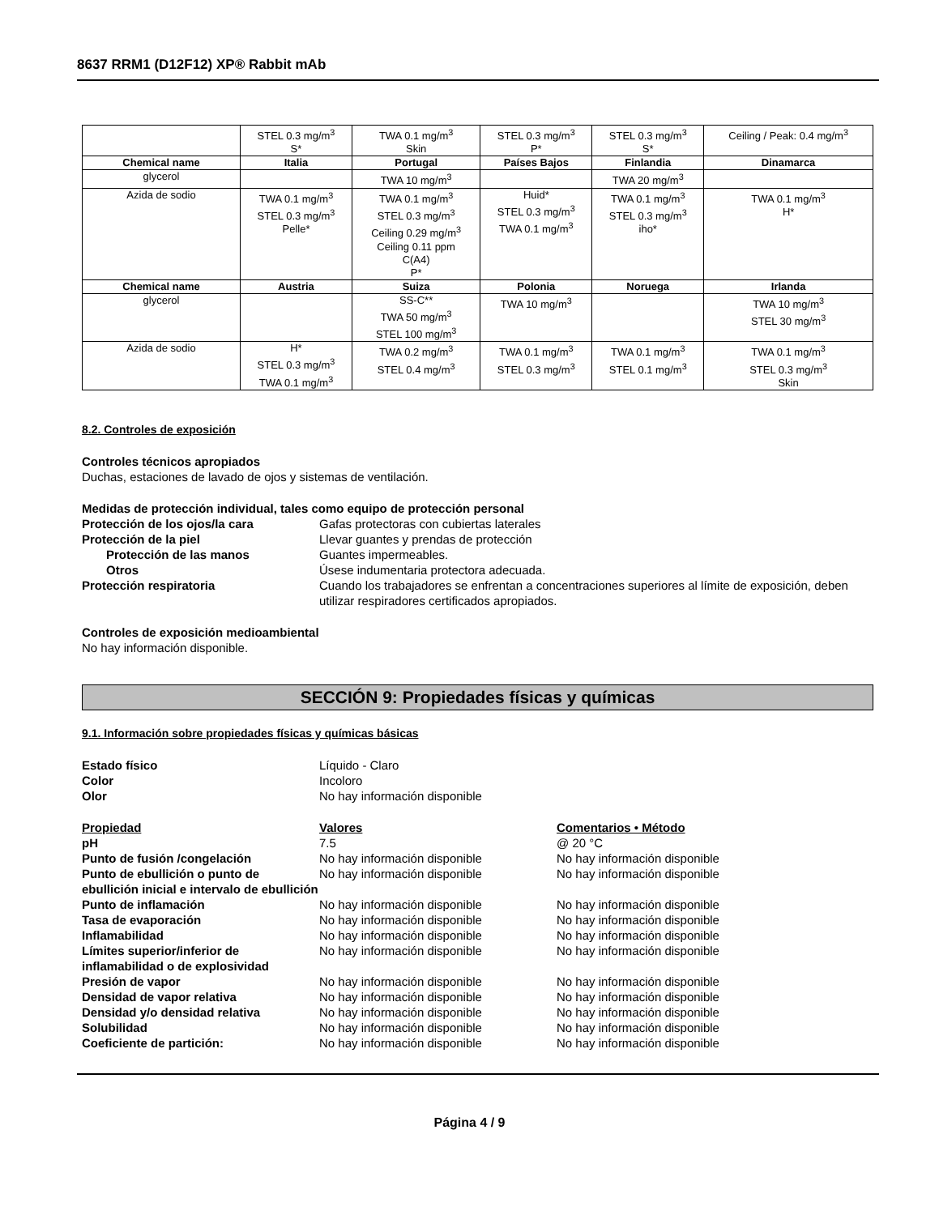8637 RRM1 (D12F12) XP® Rabbit mAb
| | STEL 0.3 mg/m<sup>3</sup> S* | TWA 0.1 mg/m<sup>3</sup> Skin | STEL 0.3 mg/m<sup>3</sup> P* | STEL 0.3 mg/m<sup>3</sup> S* | Ceiling / Peak: 0.4 mg/m<sup>3</sup> |
| Chemical name | Italia | Portugal | Países Bajos | Finlandia | Dinamarca |
| glycerol | | TWA 10 mg/m<sup>3</sup> | | TWA 20 mg/m<sup>3</sup> | |
| Azida de sodio | TWA 0.1 mg/m<sup>3</sup> STEL 0.3 mg/m<sup>3</sup> Pelle* | TWA 0.1 mg/m<sup>3</sup> STEL 0.3 mg/m<sup>3</sup> Ceiling 0.29 mg/m<sup>3</sup> Ceiling 0.11 ppm C(A4) P* | Huid* STEL 0.3 mg/m<sup>3</sup> TWA 0.1 mg/m<sup>3</sup> | TWA 0.1 mg/m<sup>3</sup> STEL 0.3 mg/m<sup>3</sup> iho* | TWA 0.1 mg/m<sup>3</sup> H* |
| Chemical name | Austria | Suiza | Polonia | Noruega | Irlanda |
| glycerol | | SS-C** TWA 50 mg/m<sup>3</sup> STEL 100 mg/m<sup>3</sup> | TWA 10 mg/m<sup>3</sup> | | TWA 10 mg/m<sup>3</sup> STEL 30 mg/m<sup>3</sup> |
| Azida de sodio | H* STEL 0.3 mg/m<sup>3</sup> TWA 0.1 mg/m<sup>3</sup> | TWA 0.2 mg/m<sup>3</sup> STEL 0.4 mg/m<sup>3</sup> | TWA 0.1 mg/m<sup>3</sup> STEL 0.3 mg/m<sup>3</sup> | TWA 0.1 mg/m<sup>3</sup> STEL 0.1 mg/m<sup>3</sup> | TWA 0.1 mg/m<sup>3</sup> STEL 0.3 mg/m<sup>3</sup> Skin |
8.2. Controles de exposición
Controles técnicos apropiados
Duchas, estaciones de lavado de ojos y sistemas de ventilación.
Medidas de protección individual, tales como equipo de protección personal
Protección de los ojos/la cara Gafas protectoras con cubiertas laterales Protección de la piel Llevar guantes y prendas de protección Protección de las manos Guantes impermeables. Otros Úsese indumentaria protectora adecuada. Protección respiratoria Cuando los trabajadores se enfrentan a concentraciones superiores al límite de exposición, deben utilizar respiradores certificados apropiados.
Controles de exposición medioambiental
No hay información disponible.
SECCIÓN 9: Propiedades físicas y químicas
9.1. Información sobre propiedades físicas y químicas básicas
Estado físico Líquido - Claro Color Incoloro Olor No hay información disponible
Propiedad Valores Comentarios • Método pH 7.5 @ 20 °C Punto de fusión /congelación No hay información disponible No hay información disponible Punto de ebullición o punto de ebullición inicial e intervalo de ebullición No hay información disponible No hay información disponible Punto de inflamación No hay información disponible No hay información disponible Tasa de evaporación No hay información disponible No hay información disponible Inflamabilidad No hay información disponible No hay información disponible Límites superior/inferior de inflamabilidad o de explosividad No hay información disponible No hay información disponible Presión de vapor No hay información disponible No hay información disponible Densidad de vapor relativa No hay información disponible No hay información disponible Densidad y/o densidad relativa No hay información disponible No hay información disponible Solubilidad No hay información disponible No hay información disponible Coeficiente de partición: No hay información disponible No hay información disponible
Página 4 / 9